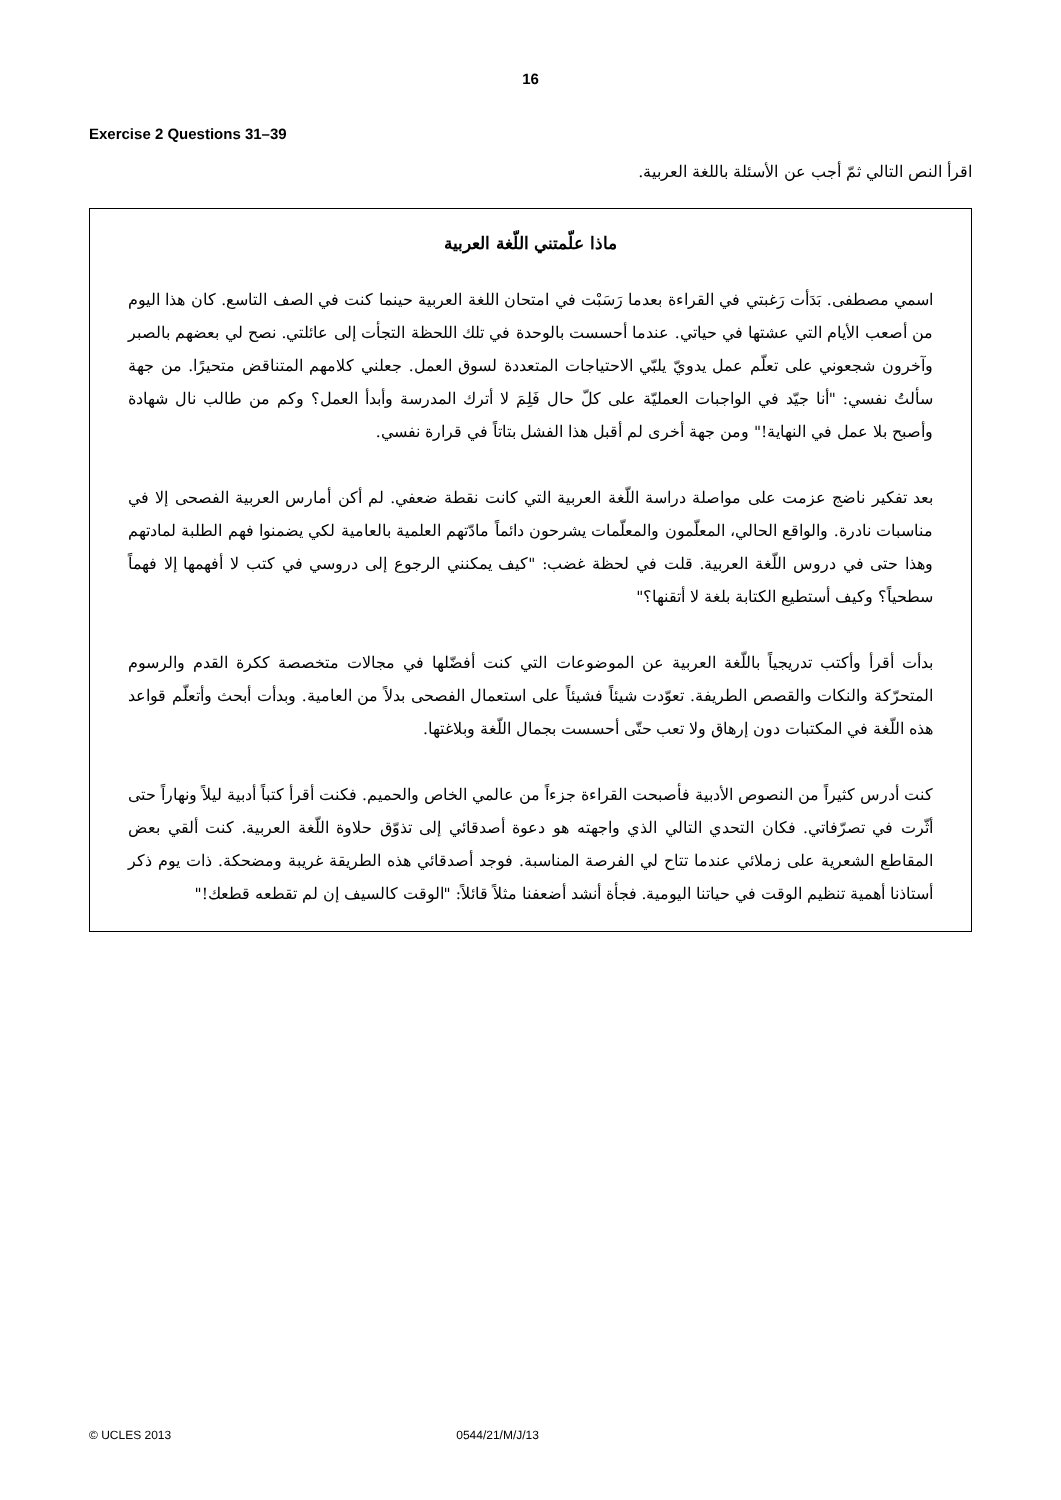16
Exercise 2 Questions 31–39
اقرأ النص التالي ثمّ أجب عن الأسئلة باللغة العربية.
ماذا علّمتني اللّغة العربية
اسمي مصطفى. بَدَأت رَغبتي في القراءة بعدما رَسَبْت في امتحان اللغة العربية حينما كنت في الصف التاسع. كان هذا اليوم من أصعب الأيام التي عشتها في حياتي. عندما أحسست بالوحدة في تلك اللحظة التجأت إلى عائلتي. نصح لي بعضهم بالصبر وآخرون شجعوني على تعلّم عمل يدويّ يلبّي الاحتياجات المتعددة لسوق العمل. جعلني كلامهم المتناقض متحيرًا. من جهة سألتُ نفسي: "أنا جيّد في الواجبات العمليّة على كلّ حال فَلِمَ لا أترك المدرسة وأبدأ العمل؟ وكم من طالب نال شهادة وأصبح بلا عمل في النهاية!" ومن جهة أخرى لم أقبل هذا الفشل بتاتاً في قرارة نفسي.
بعد تفكير ناضج عزمت على مواصلة دراسة اللّغة العربية التي كانت نقطة ضعفي. لم أكن أمارس العربية الفصحى إلا في مناسبات نادرة. والواقع الحالي، المعلّمون والمعلّمات يشرحون دائماً مادّتهم العلمية بالعامية لكي يضمنوا فهم الطلبة لمادتهم وهذا حتى في دروس اللّغة العربية. قلت في لحظة غضب: "كيف يمكنني الرجوع إلى دروسي في كتب لا أفهمها إلا فهماً سطحياً؟ وكيف أستطيع الكتابة بلغة لا أتقنها؟"
بدأت أقرأ وأكتب تدريجياً باللّغة العربية عن الموضوعات التي كنت أفضّلها في مجالات متخصصة ككرة القدم والرسوم المتحرّكة والنكات والقصص الطريفة. تعوّدت شيئاً فشيئاً على استعمال الفصحى بدلاً من العامية. وبدأت أبحث وأتعلّم قواعد هذه اللّغة في المكتبات دون إرهاق ولا تعب حتّى أحسست بجمال اللّغة وبلاغتها.
كنت أدرس كثيراً من النصوص الأدبية فأصبحت القراءة جزءاً من عالمي الخاص والحميم. فكنت أقرأ كتباً أدبية ليلاً ونهاراً حتى أثّرت في تصرّفاتي. فكان التحدي التالي الذي واجهته هو دعوة أصدقائي إلى تذوّق حلاوة اللّغة العربية. كنت ألقي بعض المقاطع الشعرية على زملائي عندما تتاح لي الفرصة المناسبة. فوجد أصدقائي هذه الطريقة غريبة ومضحكة. ذات يوم ذكر أستاذنا أهمية تنظيم الوقت في حياتنا اليومية. فجأة أنشد أضعفنا مثلاً قائلاً: "الوقت كالسيف إن لم تقطعه قطعك!"
© UCLES 2013 0544/21/M/J/13